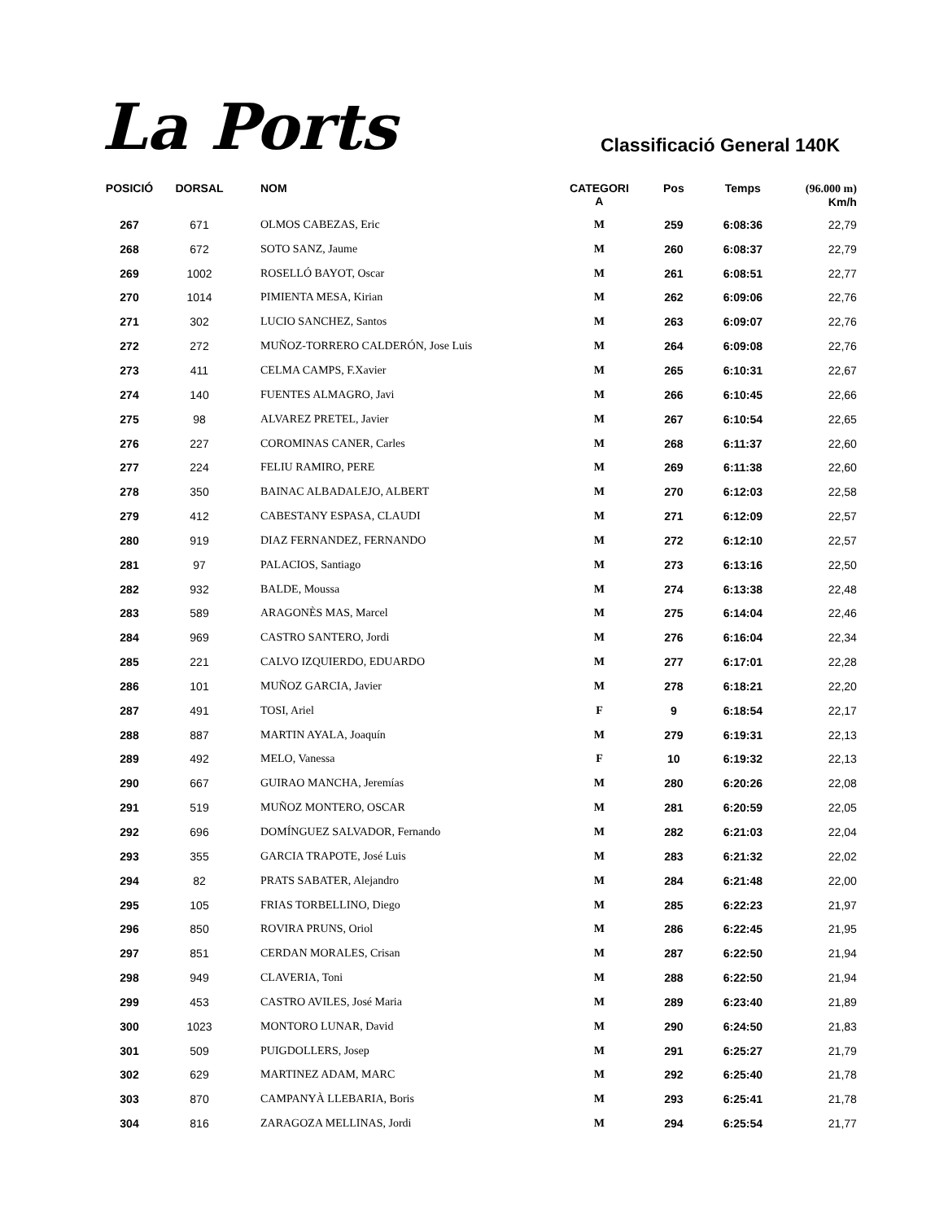La Ports
Classificació General 140K
| POSICIÓ | DORSAL | NOM | CATEGORI A | Pos | Temps | (96.000 m) Km/h |
| --- | --- | --- | --- | --- | --- | --- |
| 267 | 671 | OLMOS CABEZAS, Eric | M | 259 | 6:08:36 | 22,79 |
| 268 | 672 | SOTO SANZ, Jaume | M | 260 | 6:08:37 | 22,79 |
| 269 | 1002 | ROSELLÓ BAYOT, Oscar | M | 261 | 6:08:51 | 22,77 |
| 270 | 1014 | PIMIENTA MESA, Kirian | M | 262 | 6:09:06 | 22,76 |
| 271 | 302 | LUCIO SANCHEZ, Santos | M | 263 | 6:09:07 | 22,76 |
| 272 | 272 | MUÑOZ-TORRERO CALDERÓN, Jose Luis | M | 264 | 6:09:08 | 22,76 |
| 273 | 411 | CELMA CAMPS, F.Xavier | M | 265 | 6:10:31 | 22,67 |
| 274 | 140 | FUENTES ALMAGRO, Javi | M | 266 | 6:10:45 | 22,66 |
| 275 | 98 | ALVAREZ PRETEL, Javier | M | 267 | 6:10:54 | 22,65 |
| 276 | 227 | COROMINAS CANER, Carles | M | 268 | 6:11:37 | 22,60 |
| 277 | 224 | FELIU RAMIRO, PERE | M | 269 | 6:11:38 | 22,60 |
| 278 | 350 | BAINAC ALBADALEJO, ALBERT | M | 270 | 6:12:03 | 22,58 |
| 279 | 412 | CABESTANY ESPASA, CLAUDI | M | 271 | 6:12:09 | 22,57 |
| 280 | 919 | DIAZ FERNANDEZ, FERNANDO | M | 272 | 6:12:10 | 22,57 |
| 281 | 97 | PALACIOS, Santiago | M | 273 | 6:13:16 | 22,50 |
| 282 | 932 | BALDE, Moussa | M | 274 | 6:13:38 | 22,48 |
| 283 | 589 | ARAGONÈS MAS, Marcel | M | 275 | 6:14:04 | 22,46 |
| 284 | 969 | CASTRO SANTERO, Jordi | M | 276 | 6:16:04 | 22,34 |
| 285 | 221 | CALVO IZQUIERDO, EDUARDO | M | 277 | 6:17:01 | 22,28 |
| 286 | 101 | MUÑOZ GARCIA, Javier | M | 278 | 6:18:21 | 22,20 |
| 287 | 491 | TOSI, Ariel | F | 9 | 6:18:54 | 22,17 |
| 288 | 887 | MARTIN AYALA, Joaquín | M | 279 | 6:19:31 | 22,13 |
| 289 | 492 | MELO, Vanessa | F | 10 | 6:19:32 | 22,13 |
| 290 | 667 | GUIRAO MANCHA, Jeremías | M | 280 | 6:20:26 | 22,08 |
| 291 | 519 | MUÑOZ MONTERO, OSCAR | M | 281 | 6:20:59 | 22,05 |
| 292 | 696 | DOMÍNGUEZ SALVADOR, Fernando | M | 282 | 6:21:03 | 22,04 |
| 293 | 355 | GARCIA TRAPOTE, José Luis | M | 283 | 6:21:32 | 22,02 |
| 294 | 82 | PRATS SABATER, Alejandro | M | 284 | 6:21:48 | 22,00 |
| 295 | 105 | FRIAS TORBELLINO, Diego | M | 285 | 6:22:23 | 21,97 |
| 296 | 850 | ROVIRA PRUNS, Oriol | M | 286 | 6:22:45 | 21,95 |
| 297 | 851 | CERDAN MORALES, Crisan | M | 287 | 6:22:50 | 21,94 |
| 298 | 949 | CLAVERIA, Toni | M | 288 | 6:22:50 | 21,94 |
| 299 | 453 | CASTRO AVILES, José Maria | M | 289 | 6:23:40 | 21,89 |
| 300 | 1023 | MONTORO LUNAR, David | M | 290 | 6:24:50 | 21,83 |
| 301 | 509 | PUIGDOLLERS, Josep | M | 291 | 6:25:27 | 21,79 |
| 302 | 629 | MARTINEZ ADAM, MARC | M | 292 | 6:25:40 | 21,78 |
| 303 | 870 | CAMPANYÀ LLEBARIA, Boris | M | 293 | 6:25:41 | 21,78 |
| 304 | 816 | ZARAGOZA MELLINAS, Jordi | M | 294 | 6:25:54 | 21,77 |